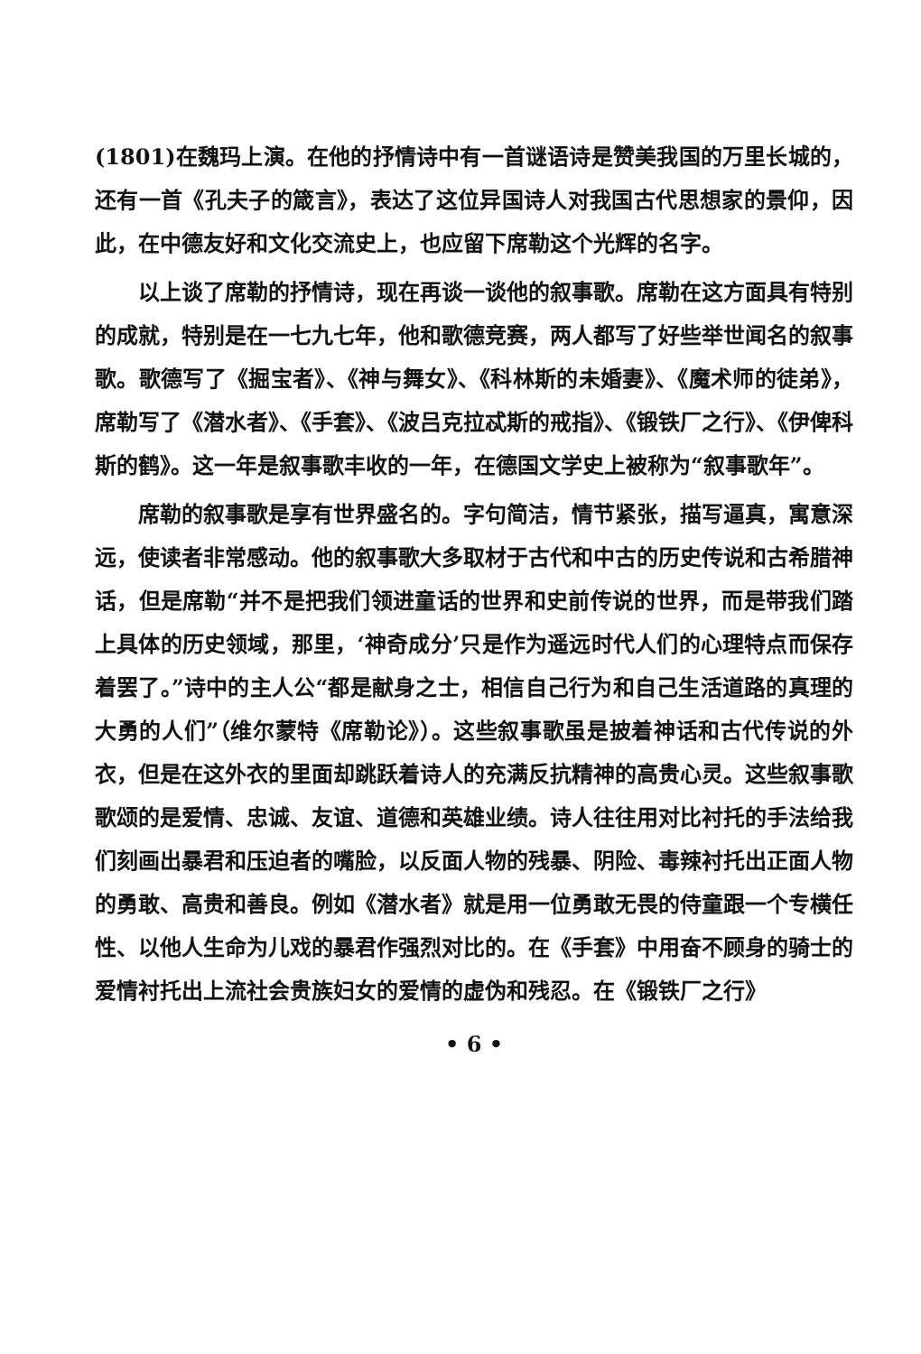(1801)在魏玛上演。在他的抒情诗中有一首谜语诗是赞美我国的万里长城的，还有一首《孔夫子的箴言》，表达了这位异国诗人对我国古代思想家的景仰，因此，在中德友好和文化交流史上，也应留下席勒这个光辉的名字。
以上谈了席勒的抒情诗，现在再谈一谈他的叙事歌。席勒在这方面具有特别的成就，特别是在一七九七年，他和歌德竞赛，两人都写了好些举世闻名的叙事歌。歌德写了《掘宝者》、《神与舞女》、《科林斯的未婚妻》、《魔术师的徒弟》，席勒写了《潜水者》、《手套》、《波吕克拉忒斯的戒指》、《锻铁厂之行》、《伊俾科斯的鹤》。这一年是叙事歌丰收的一年，在德国文学史上被称为“叙事歌年”。
席勒的叙事歌是享有世界盛名的。字句简洁，情节紧张，描写逼真，寓意深远，使读者非常感动。他的叙事歌大多取材于古代和中古的历史传说和古希腊神话，但是席勒“并不是把我们领进童话的世界和史前传说的世界，而是带我们踏上具体的历史领域，那里，‘神奇成分’只是作为遥远时代人们的心理特点而保存着罢了。”诗中的主人公“都是献身之士，相信自己行为和自己生活道路的真理的大勇的人们”（维尔蒙特《席勒论》）。这些叙事歌虽是披着神话和古代传说的外衣，但是在这外衣的里面却跳跃着诗人的充满反抗精神的高贵心灵。这些叙事歌歌颂的是爱情、忠诚、友谊、道德和英雄业绩。诗人往往用对比衬托的手法给我们刻画出暴君和压迫者的嘴脸，以反面人物的残暴、阴险、毒辣衬托出正面人物的勇敢、高贵和善良。例如《潜水者》就是用一位勇敢无畏的侍童跟一个专横任性、以他人生命为儿戏的暴君作强烈对比的。在《手套》中用奋不顾身的骑士的爱情衬托出上流社会贵族妇女的爱情的虚伪和残忍。在《锻铁厂之行》
• 6 •